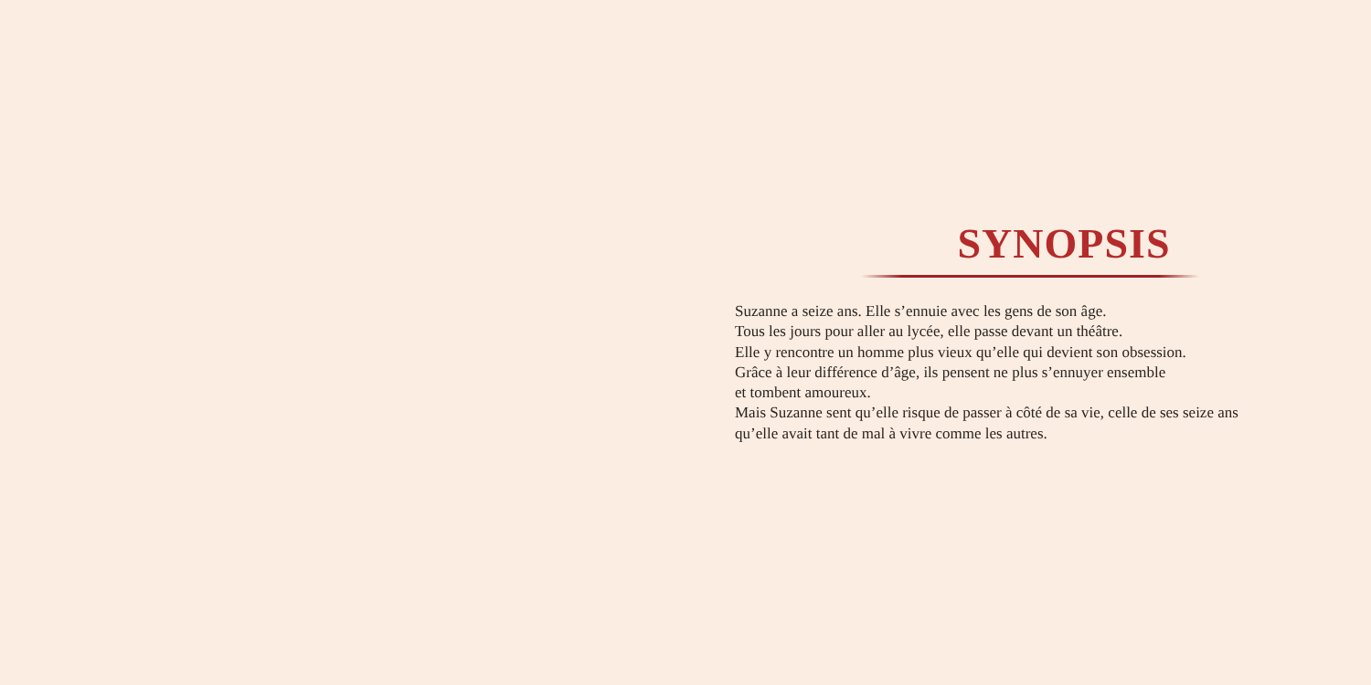SYNOPSIS
Suzanne a seize ans. Elle s’ennuie avec les gens de son âge.
Tous les jours pour aller au lycée, elle passe devant un théâtre.
Elle y rencontre un homme plus vieux qu’elle qui devient son obsession.
Grâce à leur différence d’âge, ils pensent ne plus s’ennuyer ensemble
et tombent amoureux.
Mais Suzanne sent qu’elle risque de passer à côté de sa vie, celle de ses seize ans
qu’elle avait tant de mal à vivre comme les autres.